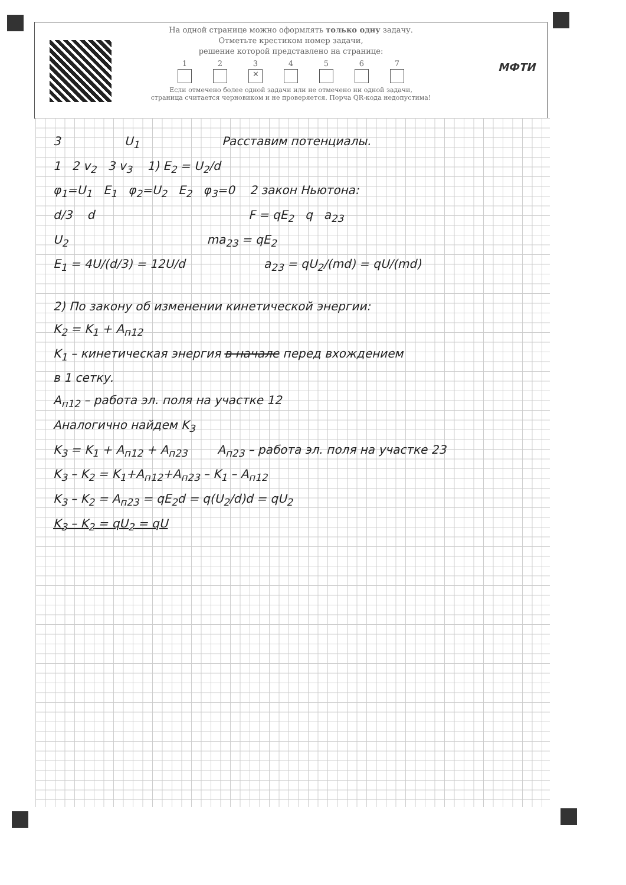На одной странице можно оформлять только одну задачу.
Отметьте крестиком номер задачи,
решение которой представлено на странице:
1 2 3
✕
4 5 6 7
Если отмечено более одной задачи или не отмечено ни одной задачи,
страница считается черновиком и не проверяется. Порча QR-кода недопустима!
МФТИ
3 U<sub>1</sub> Расставим потенциалы.
1 2 v<sub>2</sub> 3 v<sub>3</sub> 1) E<sub>2</sub> = U<sub>2</sub>/d
φ<sub>1</sub>=U<sub>1</sub> E<sub>1</sub> φ<sub>2</sub>=U<sub>2</sub> E<sub>2</sub> φ<sub>3</sub>=0 2 закон Ньютона:
d/3 d F = qE<sub>2</sub> q a<sub>23</sub>
U<sub>2</sub> ma<sub>23</sub> = qE<sub>2</sub>
E<sub>1</sub> = 4U/(d/3) = 12U/d a<sub>23</sub> = qU<sub>2</sub>/(md) = qU/(md)
2) По закону об изменении кинетической энергии:
K<sub>2</sub> = K<sub>1</sub> + A<sub>п12</sub>
K<sub>1</sub> – кинетическая энергия в начале перед вхождением
в 1 сетку.
A<sub>п12</sub> – работа эл. поля на участке 12
Аналогично найдем K<sub>3</sub>
K<sub>3</sub> = K<sub>1</sub> + A<sub>п12</sub> + A<sub>п23</sub> A<sub>п23</sub> – работа эл. поля на участке 23
K<sub>3</sub> – K<sub>2</sub> = K<sub>1</sub>+A<sub>п12</sub>+A<sub>п23</sub> – K<sub>1</sub> – A<sub>п12</sub>
K<sub>3</sub> – K<sub>2</sub> = A<sub>п23</sub> = qE<sub>2</sub>d = q(U<sub>2</sub>/d)d = qU<sub>2</sub>
K<sub>3</sub> – K<sub>2</sub> = qU<sub>2</sub> = qU